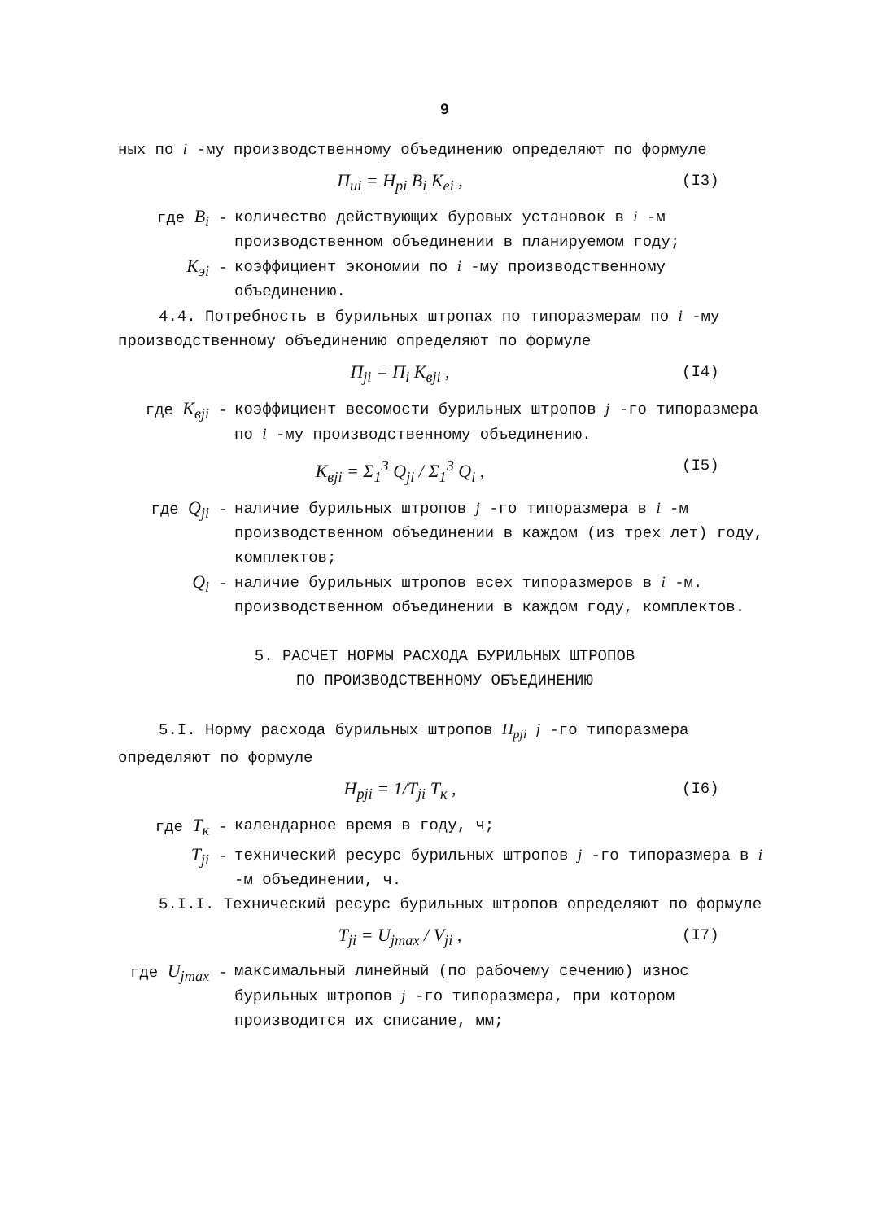9
ных по i -му производственному объединению определяют по формуле
П<sub>ui</sub> = Н<sub>pi</sub> B<sub>i</sub> K<sub>ei</sub> , (I3)
где B<sub>i</sub> - количество действующих буровых установок в i -м производственном объединении в планируемом году;
K<sub>эi</sub> - коэффициент экономии по i -му производственному объединению.
4.4. Потребность в бурильных штропах по типоразмерам по i -му производственному объединению определяют по формуле
П<sub>ji</sub> = П<sub>i</sub> K<sub>вji</sub> , (I4)
где K<sub>вji</sub> - коэффициент весомости бурильных штропов j -го типоразмера по i -му производственному объединению.
K<sub>вji</sub> = Σ<sub>1</sub><sup>3</sup> Q<sub>ji</sub> / Σ<sub>1</sub><sup>3</sup> Q<sub>i</sub> , (I5)
где Q<sub>ji</sub> - наличие бурильных штропов j -го типоразмера в i -м производственном объединении в каждом (из трех лет) году, комплектов;
Q<sub>i</sub> - наличие бурильных штропов всех типоразмеров в i -м. производственном объединении в каждом году, комплектов.
5. РАСЧЕТ НОРМЫ РАСХОДА БУРИЛЬНЫХ ШТРОПОВ
ПО ПРОИЗВОДСТВЕННОМУ ОБЪЕДИНЕНИЮ
5.I. Норму расхода бурильных штропов H<sub>pji</sub> j -го типоразмера определяют по формуле
H<sub>pji</sub> = 1/T<sub>ji</sub> T<sub>к</sub> , (I6)
где T<sub>к</sub> - календарное время в году, ч;
T<sub>ji</sub> - технический ресурс бурильных штропов j -го типоразмера в i -м объединении, ч.
5.I.I. Технический ресурс бурильных штропов определяют по формуле
T<sub>ji</sub> = U<sub>jmax</sub> / V<sub>ji</sub> , (I7)
где U<sub>jmax</sub> - максимальный линейный (по рабочему сечению) износ бурильных штропов j -го типоразмера, при котором производится их списание, мм;